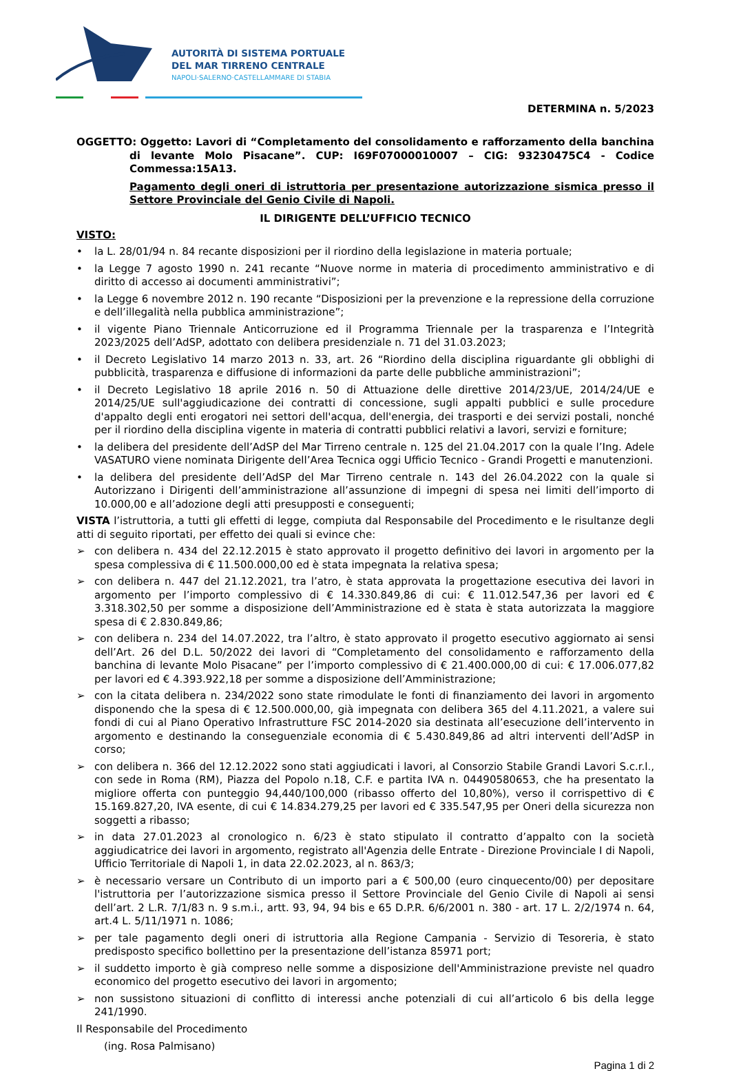AUTORITÀ DI SISTEMA PORTUALE
DEL MAR TIRRENO CENTRALE
NAPOLI·SALERNO·CASTELLAMMARE DI STABIA
DETERMINA n. 5/2023
OGGETTO: Oggetto: Lavori di “Completamento del consolidamento e rafforzamento della banchina di levante Molo Pisacane”. CUP: I69F07000010007 – CIG: 93230475C4 - Codice Commessa:15A13.
Pagamento degli oneri di istruttoria per presentazione autorizzazione sismica presso il Settore Provinciale del Genio Civile di Napoli.
IL DIRIGENTE DELL’UFFICIO TECNICO
VISTO:
• la L. 28/01/94 n. 84 recante disposizioni per il riordino della legislazione in materia portuale;
• la Legge 7 agosto 1990 n. 241 recante “Nuove norme in materia di procedimento amministrativo e di diritto di accesso ai documenti amministrativi”;
• la Legge 6 novembre 2012 n. 190 recante “Disposizioni per la prevenzione e la repressione della corruzione e dell’illegalità nella pubblica amministrazione”;
• il vigente Piano Triennale Anticorruzione ed il Programma Triennale per la trasparenza e l’Integrità 2023/2025 dell’AdSP, adottato con delibera presidenziale n. 71 del 31.03.2023;
• il Decreto Legislativo 14 marzo 2013 n. 33, art. 26 “Riordino della disciplina riguardante gli obblighi di pubblicità, trasparenza e diffusione di informazioni da parte delle pubbliche amministrazioni”;
• il Decreto Legislativo 18 aprile 2016 n. 50 di Attuazione delle direttive 2014/23/UE, 2014/24/UE e 2014/25/UE sull'aggiudicazione dei contratti di concessione, sugli appalti pubblici e sulle procedure d'appalto degli enti erogatori nei settori dell'acqua, dell'energia, dei trasporti e dei servizi postali, nonché per il riordino della disciplina vigente in materia di contratti pubblici relativi a lavori, servizi e forniture;
• la delibera del presidente dell’AdSP del Mar Tirreno centrale n. 125 del 21.04.2017 con la quale l’Ing. Adele VASATURO viene nominata Dirigente dell’Area Tecnica oggi Ufficio Tecnico - Grandi Progetti e manutenzioni.
• la delibera del presidente dell’AdSP del Mar Tirreno centrale n. 143 del 26.04.2022 con la quale si Autorizzano i Dirigenti dell’amministrazione all’assunzione di impegni di spesa nei limiti dell’importo di 10.000,00 e all’adozione degli atti presupposti e conseguenti;
VISTA l’istruttoria, a tutti gli effetti di legge, compiuta dal Responsabile del Procedimento e le risultanze degli atti di seguito riportati, per effetto dei quali si evince che:
➢ con delibera n. 434 del 22.12.2015 è stato approvato il progetto definitivo dei lavori in argomento per la spesa complessiva di € 11.500.000,00 ed è stata impegnata la relativa spesa;
➢ con delibera n. 447 del 21.12.2021, tra l’atro, è stata approvata la progettazione esecutiva dei lavori in argomento per l’importo complessivo di € 14.330.849,86 di cui: € 11.012.547,36 per lavori ed € 3.318.302,50 per somme a disposizione dell’Amministrazione ed è stata è stata autorizzata la maggiore spesa di € 2.830.849,86;
➢ con delibera n. 234 del 14.07.2022, tra l’altro, è stato approvato il progetto esecutivo aggiornato ai sensi dell’Art. 26 del D.L. 50/2022 dei lavori di “Completamento del consolidamento e rafforzamento della banchina di levante Molo Pisacane” per l’importo complessivo di € 21.400.000,00 di cui: € 17.006.077,82 per lavori ed € 4.393.922,18 per somme a disposizione dell’Amministrazione;
➢ con la citata delibera n. 234/2022 sono state rimodulate le fonti di finanziamento dei lavori in argomento disponendo che la spesa di € 12.500.000,00, già impegnata con delibera 365 del 4.11.2021, a valere sui fondi di cui al Piano Operativo Infrastrutture FSC 2014-2020 sia destinata all’esecuzione dell’intervento in argomento e destinando la conseguenziale economia di € 5.430.849,86 ad altri interventi dell’AdSP in corso;
➢ con delibera n. 366 del 12.12.2022 sono stati aggiudicati i lavori, al Consorzio Stabile Grandi Lavori S.c.r.l., con sede in Roma (RM), Piazza del Popolo n.18, C.F. e partita IVA n. 04490580653, che ha presentato la migliore offerta con punteggio 94,440/100,000 (ribasso offerto del 10,80%), verso il corrispettivo di € 15.169.827,20, IVA esente, di cui € 14.834.279,25 per lavori ed € 335.547,95 per Oneri della sicurezza non soggetti a ribasso;
➢ in data 27.01.2023 al cronologico n. 6/23 è stato stipulato il contratto d’appalto con la società aggiudicatrice dei lavori in argomento, registrato all'Agenzia delle Entrate - Direzione Provinciale I di Napoli, Ufficio Territoriale di Napoli 1, in data 22.02.2023, al n. 863/3;
➢ è necessario versare un Contributo di un importo pari a € 500,00 (euro cinquecento/00) per depositare l'istruttoria per l’autorizzazione sismica presso il Settore Provinciale del Genio Civile di Napoli ai sensi dell’art. 2 L.R. 7/1/83 n. 9 s.m.i., artt. 93, 94, 94 bis e 65 D.P.R. 6/6/2001 n. 380 - art. 17 L. 2/2/1974 n. 64, art.4 L. 5/11/1971 n. 1086;
➢ per tale pagamento degli oneri di istruttoria alla Regione Campania - Servizio di Tesoreria, è stato predisposto specifico bollettino per la presentazione dell’istanza 85971 port;
➢ il suddetto importo è già compreso nelle somme a disposizione dell'Amministrazione previste nel quadro economico del progetto esecutivo dei lavori in argomento;
➢ non sussistono situazioni di conflitto di interessi anche potenziali di cui all’articolo 6 bis della legge 241/1990.
Il Responsabile del Procedimento
(ing. Rosa Palmisano)
Pagina 1 di 2